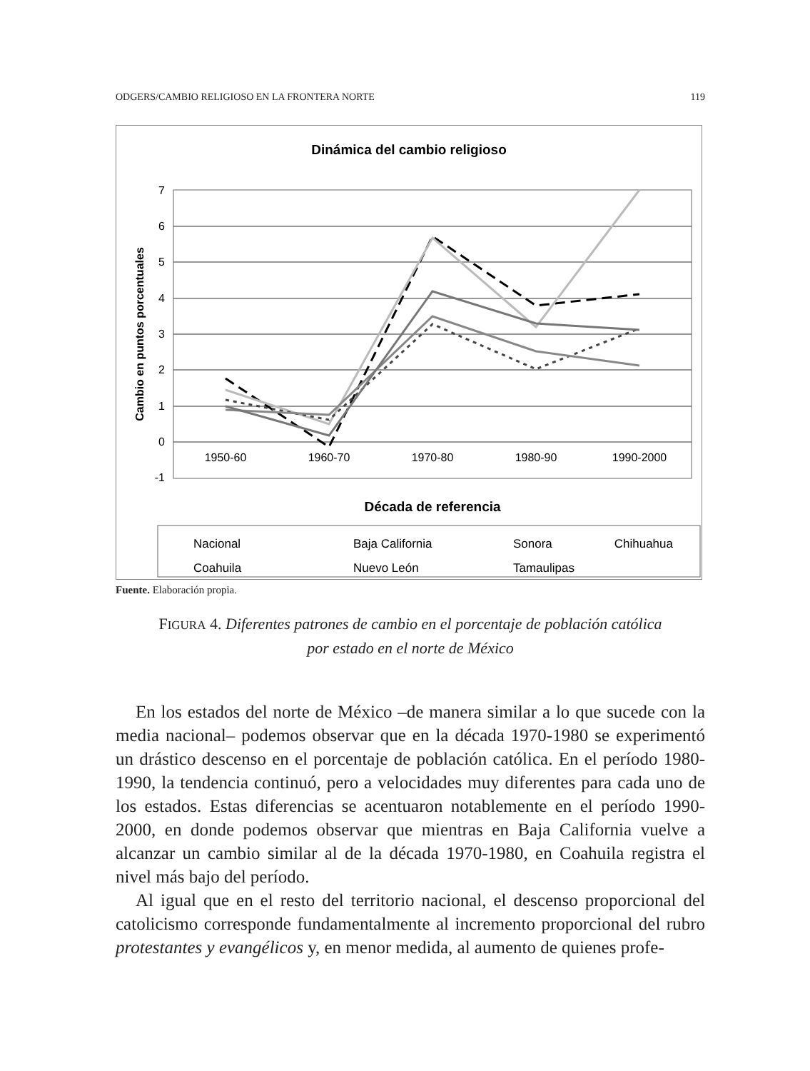ODGERS/CAMBIO RELIGIOSO EN LA FRONTERA NORTE 119
Dinámica del cambio religioso
7
6
5
4
3
2
1
0
-1
1950-60
1960-70
1970-80
1980-90
1990-2000
Cambio en puntos porcentuales
Década de referencia
Nacional
Baja California
Sonora
Chihuahua
Coahuila
Nuevo León
Tamaulipas
Fuente. Elaboración propia.
FIGURA 4. Diferentes patrones de cambio en el porcentaje de población católica
por estado en el norte de México
En los estados del norte de México –de manera similar a lo que sucede con la media nacional– podemos observar que en la década 1970-1980 se experimentó un drástico descenso en el porcentaje de población católica. En el período 1980-1990, la tendencia continuó, pero a velocidades muy diferentes para cada uno de los estados. Estas diferencias se acentuaron notablemente en el período 1990-2000, en donde podemos observar que mientras en Baja California vuelve a alcanzar un cambio similar al de la década 1970-1980, en Coahuila registra el nivel más bajo del período.
Al igual que en el resto del territorio nacional, el descenso proporcional del catolicismo corresponde fundamentalmente al incremento proporcional del rubro protestantes y evangélicos y, en menor medida, al aumento de quienes profe-